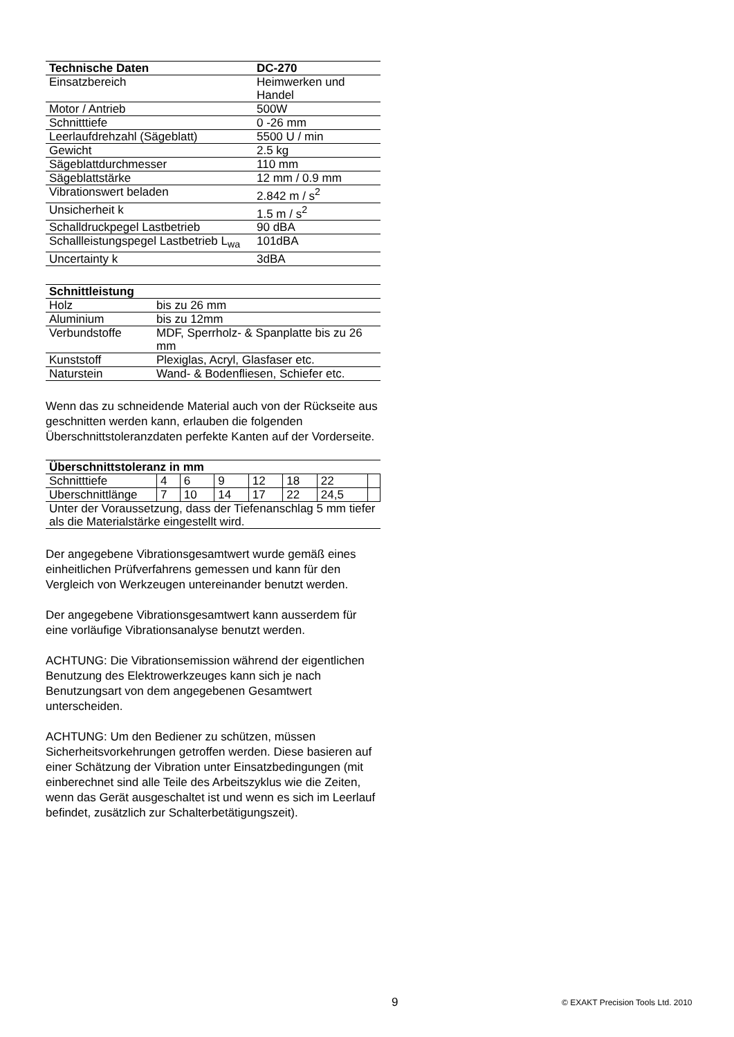| Technische Daten | DC-270 |
| --- | --- |
| Einsatzbereich | Heimwerken und Handel |
| Motor / Antrieb | 500W |
| Schnitttiefe | 0 -26 mm |
| Leerlaufdrehzahl (Sägeblatt) | 5500 U / min |
| Gewicht | 2.5 kg |
| Sägeblattdurchmesser | 110 mm |
| Sägeblattstärke | 12 mm / 0.9 mm |
| Vibrationswert beladen | 2.842 m / s<sup>2</sup> |
| Unsicherheit k | 1.5 m / s<sup>2</sup> |
| Schalldruckpegel Lastbetrieb | 90 dBA |
| Schallleistungspegel Lastbetrieb L<sub>wa</sub> | 101dBA |
| Uncertainty k | 3dBA |
| Schnittleistung | |
| --- | --- |
| Holz | bis zu 26 mm |
| Aluminium | bis zu 12mm |
| Verbundstoffe | MDF, Sperrholz- & Spanplatte bis zu 26 mm |
| Kunststoff | Plexiglas, Acryl, Glasfaser etc. |
| Naturstein | Wand- & Bodenfliesen, Schiefer etc. |
Wenn das zu schneidende Material auch von der Rückseite aus geschnitten werden kann, erlauben die folgenden Überschnittstoleranzdaten perfekte Kanten auf der Vorderseite.
| Überschnittstoleranz in mm | | | | | | | |
| --- | --- | --- | --- | --- | --- | --- | --- |
| Schnitttiefe | 4 | 6 | 9 | 12 | 18 | 22 | |
| Uberschnittlänge | 7 | 10 | 14 | 17 | 22 | 24,5 | |
| Unter der Voraussetzung, dass der Tiefenanschlag 5 mm tiefer als die Materialstärke eingestellt wird. | | | | | | | |
Der angegebene Vibrationsgesamtwert wurde gemäß eines einheitlichen Prüfverfahrens gemessen und kann für den Vergleich von Werkzeugen untereinander benutzt werden.
Der angegebene Vibrationsgesamtwert kann ausserdem für eine vorläufige Vibrationsanalyse benutzt werden.
ACHTUNG: Die Vibrationsemission während der eigentlichen Benutzung des Elektrowerkzeuges kann sich je nach Benutzungsart von dem angegebenen Gesamtwert unterscheiden.
ACHTUNG: Um den Bediener zu schützen, müssen Sicherheitsvorkehrungen getroffen werden. Diese basieren auf einer Schätzung der Vibration unter Einsatzbedingungen (mit einberechnet sind alle Teile des Arbeitszyklus wie die Zeiten, wenn das Gerät ausgeschaltet ist und wenn es sich im Leerlauf befindet, zusätzlich zur Schalterbetätigungszeit).
9 © EXAKT Precision Tools Ltd. 2010